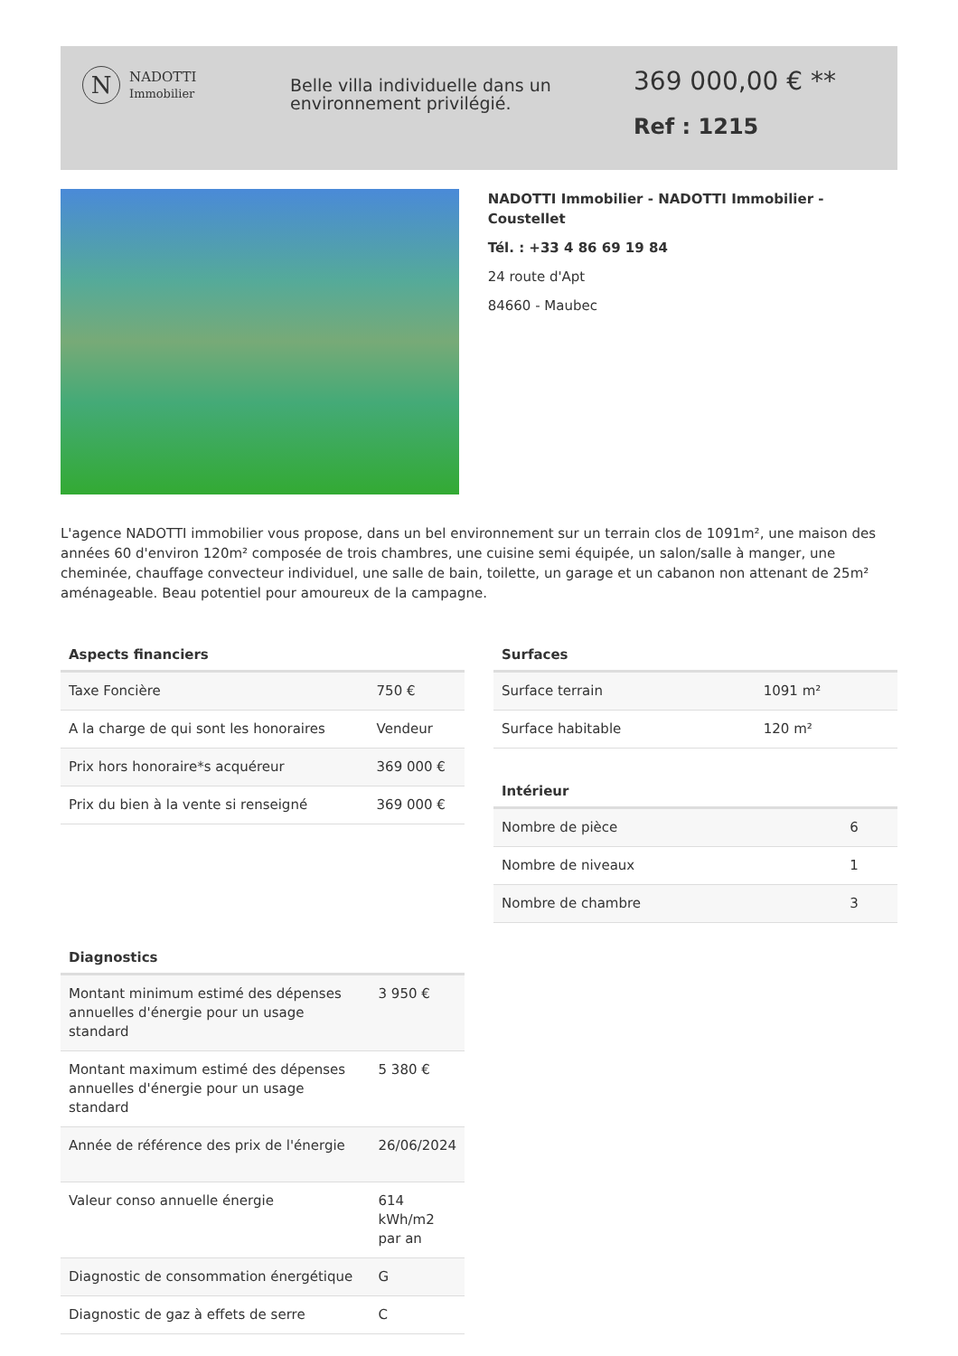N
NADOTTI
Immobilier
Belle villa individuelle dans un environnement privilégié.
369 000,00 € **
Ref : 1215
NADOTTI Immobilier - NADOTTI Immobilier - Coustellet
Tél. : +33 4 86 69 19 84
24 route d'Apt
84660 - Maubec
L'agence NADOTTI immobilier vous propose, dans un bel environnement sur un terrain clos de 1091m², une maison des années 60 d'environ 120m² composée de trois chambres, une cuisine semi équipée, un salon/salle à manger, une cheminée, chauffage convecteur individuel, une salle de bain, toilette, un garage et un cabanon non attenant de 25m² aménageable. Beau potentiel pour amoureux de la campagne.
Aspects financiers
| Taxe Foncière | 750 € |
| A la charge de qui sont les honoraires | Vendeur |
| Prix hors honoraire*s acquéreur | 369 000 € |
| Prix du bien à la vente si renseigné | 369 000 € |
Diagnostics
| Montant minimum estimé des dépenses annuelles d'énergie pour un usage standard | 3 950 € |
| Montant maximum estimé des dépenses annuelles d'énergie pour un usage standard | 5 380 € |
| Année de référence des prix de l'énergie | 26/06/2024 |
| Valeur conso annuelle énergie | 614 kWh/m2 par an |
| Diagnostic de consommation énergétique | G |
| Diagnostic de gaz à effets de serre | C |
Surfaces
| Surface terrain | 1091 m² |
| Surface habitable | 120 m² |
Intérieur
| Nombre de pièce | 6 |
| Nombre de niveaux | 1 |
| Nombre de chambre | 3 |